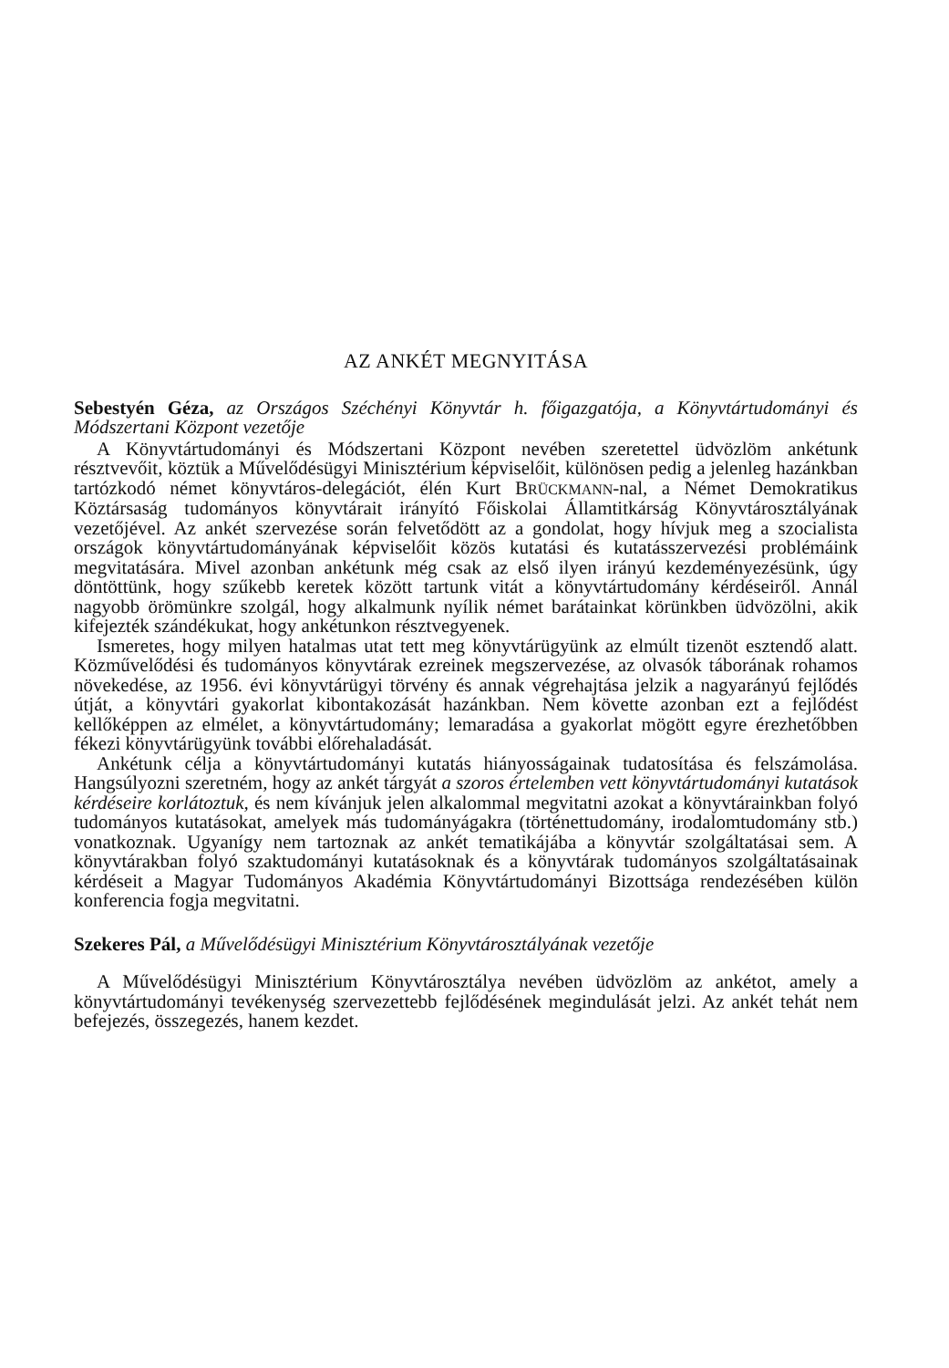AZ ANKÉT MEGNYITÁSA
Sebestyén Géza, az Országos Széchényi Könyvtár h. főigazgatója, a Könyvtártudományi és Módszertani Központ vezetője
A Könyvtártudományi és Módszertani Központ nevében szeretettel üdvözlöm ankétunk résztvevőit, köztük a Művelődésügyi Minisztérium képviselőit, különösen pedig a jelenleg hazánkban tartózkodó német könyvtáros-delegációt, élén Kurt BRÜCKMANN-nal, a Német Demokratikus Köztársaság tudományos könyvtárait irányító Főiskolai Államtitkárság Könyvtárosztályának vezetőjével. Az ankét szervezése során felvetődött az a gondolat, hogy hívjuk meg a szocialista országok könyvtártudományának képviselőit közös kutatási és kutatásszervezési problémáink megvitatására. Mivel azonban ankétunk még csak az első ilyen irányú kezdeményezésünk, úgy döntöttünk, hogy szűkebb keretek között tartunk vitát a könyvtártudomány kérdéseiről. Annál nagyobb örömünkre szolgál, hogy alkalmunk nyílik német barátainkat körünkben üdvözölni, akik kifejezték szándékukat, hogy ankétunkon résztvegyenek.
Ismeretes, hogy milyen hatalmas utat tett meg könyvtárügyünk az elmúlt tizenöt esztendő alatt. Közművelődési és tudományos könyvtárak ezreinek megszervezése, az olvasók táborának rohamos növekedése, az 1956. évi könyvtárügyi törvény és annak végrehajtása jelzik a nagyarányú fejlődés útját, a könyvtári gyakorlat kibontakozását hazánkban. Nem követte azonban ezt a fejlődést kellőképpen az elmélet, a könyvtártudomány; lemaradása a gyakorlat mögött egyre érezhetőbben fékezi könyvtárügyünk további előrehaladását.
Ankétunk célja a könyvtártudományi kutatás hiányosságainak tudatosítása és felszámolása. Hangsúlyozni szeretném, hogy az ankét tárgyát a szoros értelemben vett könyvtártudományi kutatások kérdéseire korlátoztuk, és nem kívánjuk jelen alkalommal megvitatni azokat a könyvtárainkban folyó tudományos kutatásokat, amelyek más tudományágakra (történettudomány, irodalomtudomány stb.) vonatkoznak. Ugyanígy nem tartoznak az ankét tematikájába a könyvtár szolgáltatásai sem. A könyvtárakban folyó szaktudományi kutatásoknak és a könyvtárak tudományos szolgáltatásainak kérdéseit a Magyar Tudományos Akadémia Könyvtártudományi Bizottsága rendezésében külön konferencia fogja megvitatni.
Szekeres Pál, a Művelődésügyi Minisztérium Könyvtárosztályának vezetője
A Művelődésügyi Minisztérium Könyvtárosztálya nevében üdvözlöm az ankétot, amely a könyvtártudományi tevékenység szervezettebb fejlődésének megindulását jelzi. Az ankét tehát nem befejezés, összegezés, hanem kezdet.